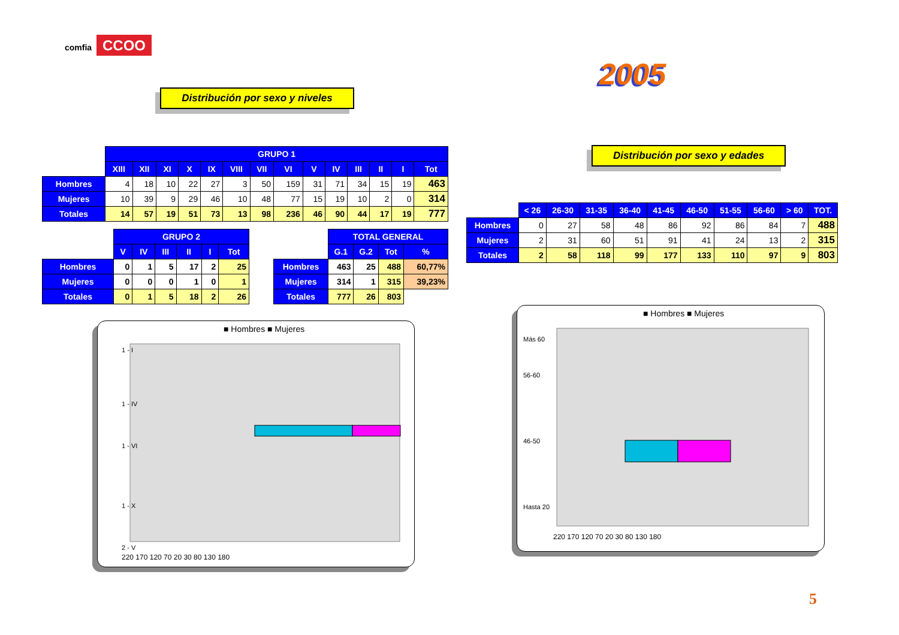comfia CCOO
2005
Distribución por sexo y niveles
Distribución por sexo y edades
| | GRUPO 1 | | | | | | | | | | | | | |
| | XIII | XII | XI | X | IX | VIII | VII | VI | V | IV | III | II | I | Tot |
| Hombres | 4 | 18 | 10 | 22 | 27 | 3 | 50 | 159 | 31 | 71 | 34 | 15 | 19 | 463 |
| Mujeres | 10 | 39 | 9 | 29 | 46 | 10 | 48 | 77 | 15 | 19 | 10 | 2 | 0 | 314 |
| Totales | 14 | 57 | 19 | 51 | 73 | 13 | 98 | 236 | 46 | 90 | 44 | 17 | 19 | 777 |
| | GRUPO 2 | | | | | |
| | V | IV | III | II | I | Tot |
| Hombres | 0 | 1 | 5 | 17 | 2 | 25 |
| Mujeres | 0 | 0 | 0 | 1 | 0 | 1 |
| Totales | 0 | 1 | 5 | 18 | 2 | 26 |
| | TOTAL GENERAL | | | |
| | G.1 | G.2 | Tot | % |
| Hombres | 463 | 25 | 488 | 60,77% |
| Mujeres | 314 | 1 | 315 | 39,23% |
| Totales | 777 | 26 | 803 | |
| | < 26 | 26-30 | 31-35 | 36-40 | 41-45 | 46-50 | 51-55 | 56-60 | > 60 | TOT. |
| Hombres | 0 | 27 | 58 | 48 | 86 | 92 | 86 | 84 | 7 | 488 |
| Mujeres | 2 | 31 | 60 | 51 | 91 | 41 | 24 | 13 | 2 | 315 |
| Totales | 2 | 58 | 118 | 99 | 177 | 133 | 110 | 97 | 9 | 803 |
■ Hombres ■ Mujeres
1 - I
1 - IV
1 - VI
1 - X
2 - V
220 170 120 70 20 30 80 130 180
■ Hombres ■ Mujeres
Más 60
56-60
46-50
Hasta 20
220 170 120 70 20 30 80 130 180
5